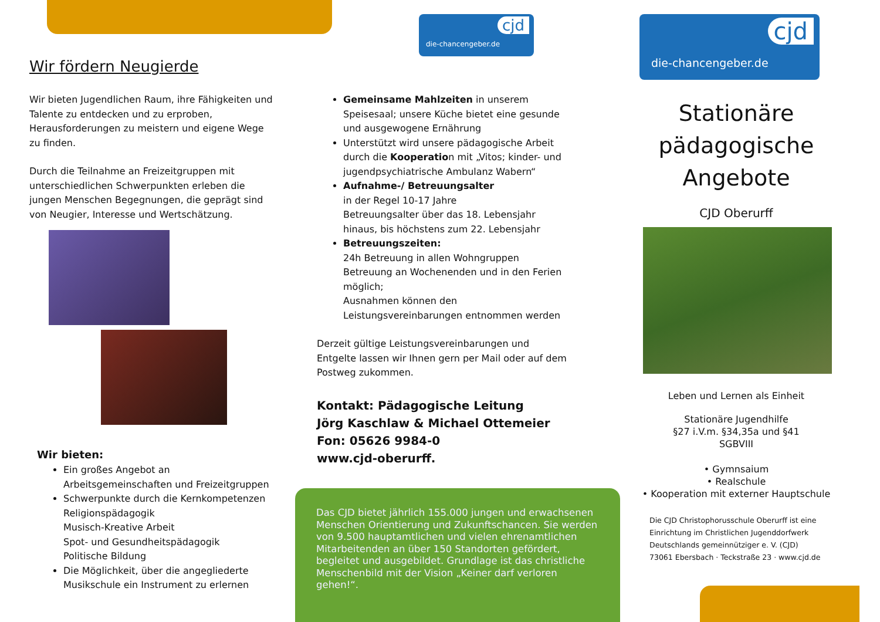Wir fördern Neugierde
Wir bieten Jugendlichen Raum, ihre Fähigkeiten und Talente zu entdecken und zu erproben, Herausforderungen zu meistern und eigene Wege zu finden.
Durch die Teilnahme an Freizeitgruppen mit unterschiedlichen Schwerpunkten erleben die jungen Menschen Begegnungen, die geprägt sind von Neugier, Interesse und Wertschätzung.
Wir bieten:
Ein großes Angebot an Arbeitsgemeinschaften und Freizeitgruppen
Schwerpunkte durch die Kernkompetenzen
Religionspädagogik
Musisch-Kreative Arbeit
Spot- und Gesundheitspädagogik
Politische Bildung
Die Möglichkeit, über die angegliederte Musikschule ein Instrument zu erlernen
die-chancengeber.de
cjd
Gemeinsame Mahlzeiten in unserem Speisesaal; unsere Küche bietet eine gesunde und ausgewogene Ernährung
Unterstützt wird unsere pädagogische Arbeit durch die Kooperation mit „Vitos; kinder- und jugendpsychiatrische Ambulanz Wabern“
Aufnahme-/ Betreuungsalter
in der Regel 10-17 Jahre
Betreuungsalter über das 18. Lebensjahr hinaus, bis höchstens zum 22. Lebensjahr
Betreuungszeiten:
24h Betreuung in allen Wohngruppen
Betreuung an Wochenenden und in den Ferien möglich;
Ausnahmen können den Leistungsvereinbarungen entnommen werden
Derzeit gültige Leistungsvereinbarungen und Entgelte lassen wir Ihnen gern per Mail oder auf dem Postweg zukommen.
Kontakt: Pädagogische Leitung
Jörg Kaschlaw & Michael Ottemeier
Fon: 05626 9984-0
www.cjd-oberurff.
Das CJD bietet jährlich 155.000 jungen und erwachsenen Menschen Orientierung und Zukunftschancen. Sie werden von 9.500 hauptamtlichen und vielen ehrenamtlichen Mitarbeitenden an über 150 Standorten gefördert, begleitet und ausgebildet. Grundlage ist das christliche Menschenbild mit der Vision „Keiner darf verloren gehen!“.
die-chancengeber.de
cjd
Stationäre pädagogische Angebote
CJD Oberurff
Leben und Lernen als Einheit
Stationäre Jugendhilfe
§27 i.V.m. §34,35a und §41
SGBVIII
• Gymnsaium
• Realschule
• Kooperation mit externer Hauptschule
Die CJD Christophorusschule Oberurff ist eine Einrichtung im Christlichen Jugenddorfwerk Deutschlands gemeinnütziger e. V. (CJD)
73061 Ebersbach · Teckstraße 23 · www.cjd.de